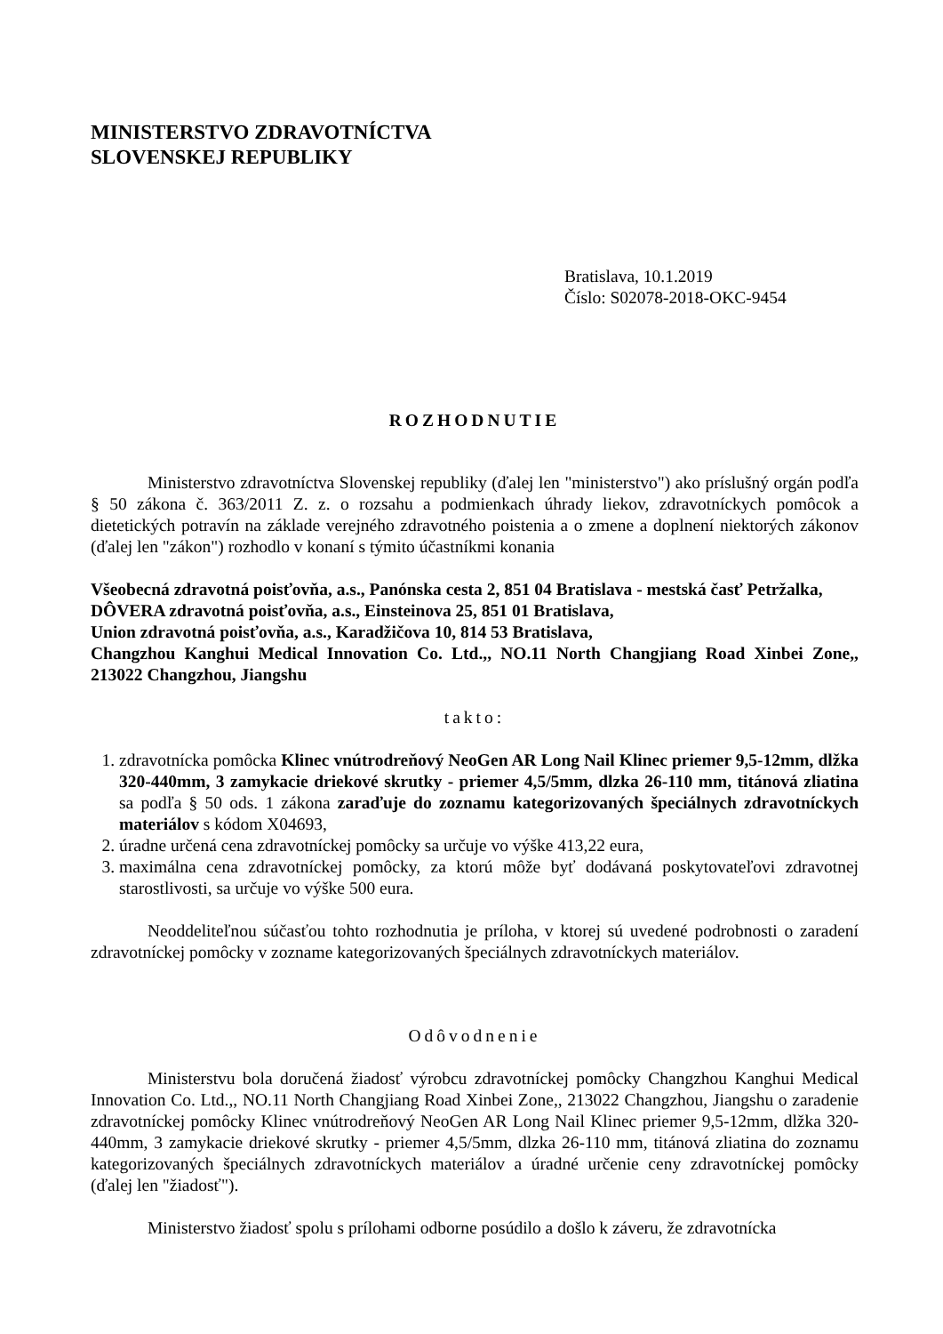MINISTERSTVO ZDRAVOTNÍCTVA
SLOVENSKEJ REPUBLIKY
Bratislava, 10.1.2019
Číslo: S02078-2018-OKC-9454
ROZHODNUTIE
Ministerstvo zdravotníctva Slovenskej republiky (ďalej len "ministerstvo") ako príslušný orgán podľa § 50 zákona č. 363/2011 Z. z. o rozsahu a podmienkach úhrady liekov, zdravotníckych pomôcok a dietetických potravín na základe verejného zdravotného poistenia a o zmene a doplnení niektorých zákonov (ďalej len "zákon") rozhodlo v konaní s týmito účastníkmi konania
Všeobecná zdravotná poisťovňa, a.s., Panónska cesta 2, 851 04 Bratislava - mestská časť Petržalka,
DÔVERA zdravotná poisťovňa, a.s., Einsteinova 25, 851 01 Bratislava,
Union zdravotná poisťovňa, a.s., Karadžičova 10, 814 53 Bratislava,
Changzhou Kanghui Medical Innovation Co. Ltd.,, NO.11 North Changjiang Road Xinbei Zone,, 213022 Changzhou, Jiangshu
takto:
1. zdravotnícka pomôcka Klinec vnútrodreňový NeoGen AR Long Nail Klinec priemer 9,5-12mm, dlžka 320-440mm, 3 zamykacie driekové skrutky - priemer 4,5/5mm, dlzka 26-110 mm, titánová zliatina sa podľa § 50 ods. 1 zákona zaraďuje do zoznamu kategorizovaných špeciálnych zdravotníckych materiálov s kódom X04693,
2. úradne určená cena zdravotníckej pomôcky sa určuje vo výške 413,22 eura,
3. maximálna cena zdravotníckej pomôcky, za ktorú môže byť dodávaná poskytovateľovi zdravotnej starostlivosti, sa určuje vo výške 500 eura.
Neoddeliteľnou súčasťou tohto rozhodnutia je príloha, v ktorej sú uvedené podrobnosti o zaradení zdravotníckej pomôcky v zozname kategorizovaných špeciálnych zdravotníckych materiálov.
Odôvodnenie
Ministerstvu bola doručená žiadosť výrobcu zdravotníckej pomôcky Changzhou Kanghui Medical Innovation Co. Ltd.,, NO.11 North Changjiang Road Xinbei Zone,, 213022 Changzhou, Jiangshu o zaradenie zdravotníckej pomôcky Klinec vnútrodreňový NeoGen AR Long Nail Klinec priemer 9,5-12mm, dlžka 320-440mm, 3 zamykacie driekové skrutky - priemer 4,5/5mm, dlzka 26-110 mm, titánová zliatina do zoznamu kategorizovaných špeciálnych zdravotníckych materiálov a úradné určenie ceny zdravotníckej pomôcky (ďalej len "žiadosť").
Ministerstvo žiadosť spolu s prílohami odborne posúdilo a došlo k záveru, že zdravotnícka